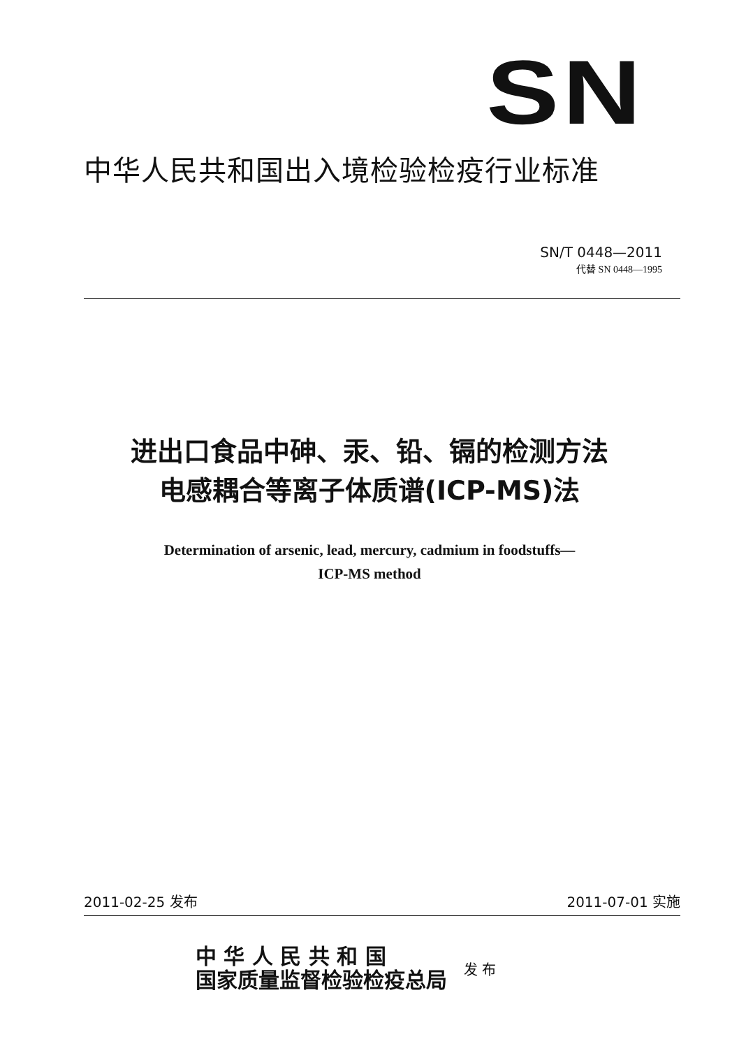SN
中华人民共和国出入境检验检疫行业标准
SN/T 0448—2011
代替 SN 0448—1995
进出口食品中砷、汞、铅、镉的检测方法
电感耦合等离子体质谱(ICP-MS)法
Determination of arsenic, lead, mercury, cadmium in foodstuffs—
ICP-MS method
2011-02-25 发布 2011-07-01 实施
中 华 人 民 共 和 国
国家质量监督检验检疫总局
发 布